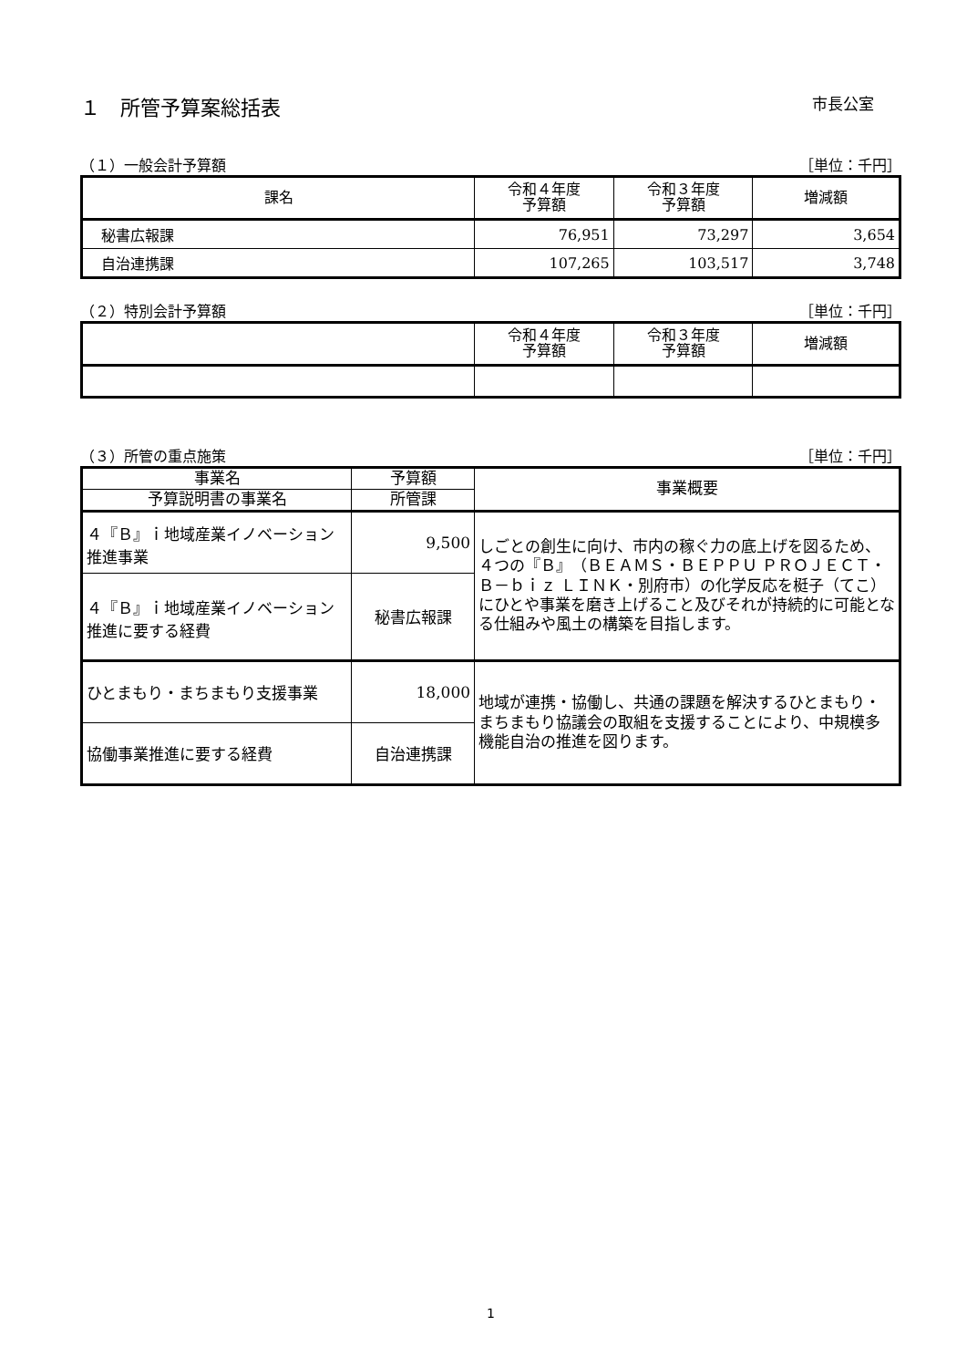１　所管予算案総括表 市長公室
（１）一般会計予算額 ［単位：千円］
| 課名 | 令和４年度 予算額 | 令和３年度 予算額 | 増減額 |
| --- | --- | --- | --- |
| 秘書広報課 | 76,951 | 73,297 | 3,654 |
| 自治連携課 | 107,265 | 103,517 | 3,748 |
（２）特別会計予算額 ［単位：千円］
| | 令和４年度 予算額 | 令和３年度 予算額 | 増減額 |
| --- | --- | --- | --- |
（３）所管の重点施策 ［単位：千円］
| 事業名 | 予算額 | 事業概要 |
| --- | --- | --- |
| 予算説明書の事業名 | 所管課 | |
| ４『Ｂ』ｉ地域産業イノベーション推進事業 | 9,500 | しごとの創生に向け、市内の稼ぐ力の底上げを図るため、４つの『Ｂ』（ＢＥＡＭＳ・ＢＥＰＰＵ ＰＲＯＪＥＣＴ・Ｂ－ｂｉｚ ＬＩＮＫ・別府市）の化学反応を梃子（てこ）にひとや事業を磨き上げること及びそれが持続的に可能となる仕組みや風土の構築を目指します。 |
| ４『Ｂ』ｉ地域産業イノベーション推進に要する経費 | 秘書広報課 | |
| ひとまもり・まちまもり支援事業 | 18,000 | 地域が連携・協働し、共通の課題を解決するひとまもり・まちまもり協議会の取組を支援することにより、中規模多機能自治の推進を図ります。 |
| 協働事業推進に要する経費 | 自治連携課 | |
1